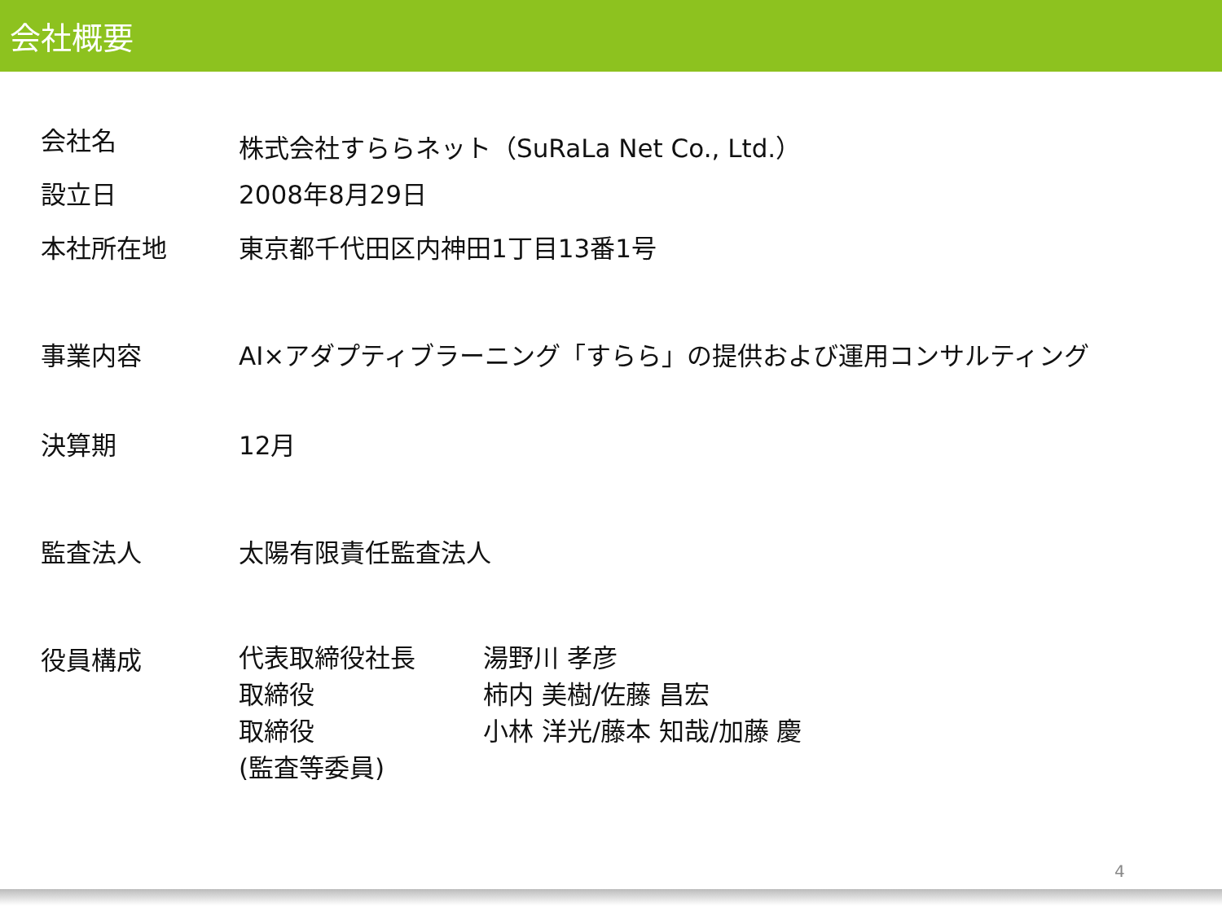会社概要
| 会社名 | 株式会社すららネット（SuRaLa Net Co., Ltd.） |
| 設立日 | 2008年8月29日 |
| 本社所在地 | 東京都千代田区内神田1丁目13番1号 |
| 事業内容 | AI×アダプティブラーニング「すらら」の提供および運用コンサルティング |
| 決算期 | 12月 |
| 監査法人 | 太陽有限責任監査法人 |
| 役員構成 | / 代表取締役社長 / 湯野川 孝彦 / / 取締役 / 柿内 美樹/佐藤 昌宏 / / 取締役 (監査等委員) / 小林 洋光/藤本 知哉/加藤 慶 / |
4